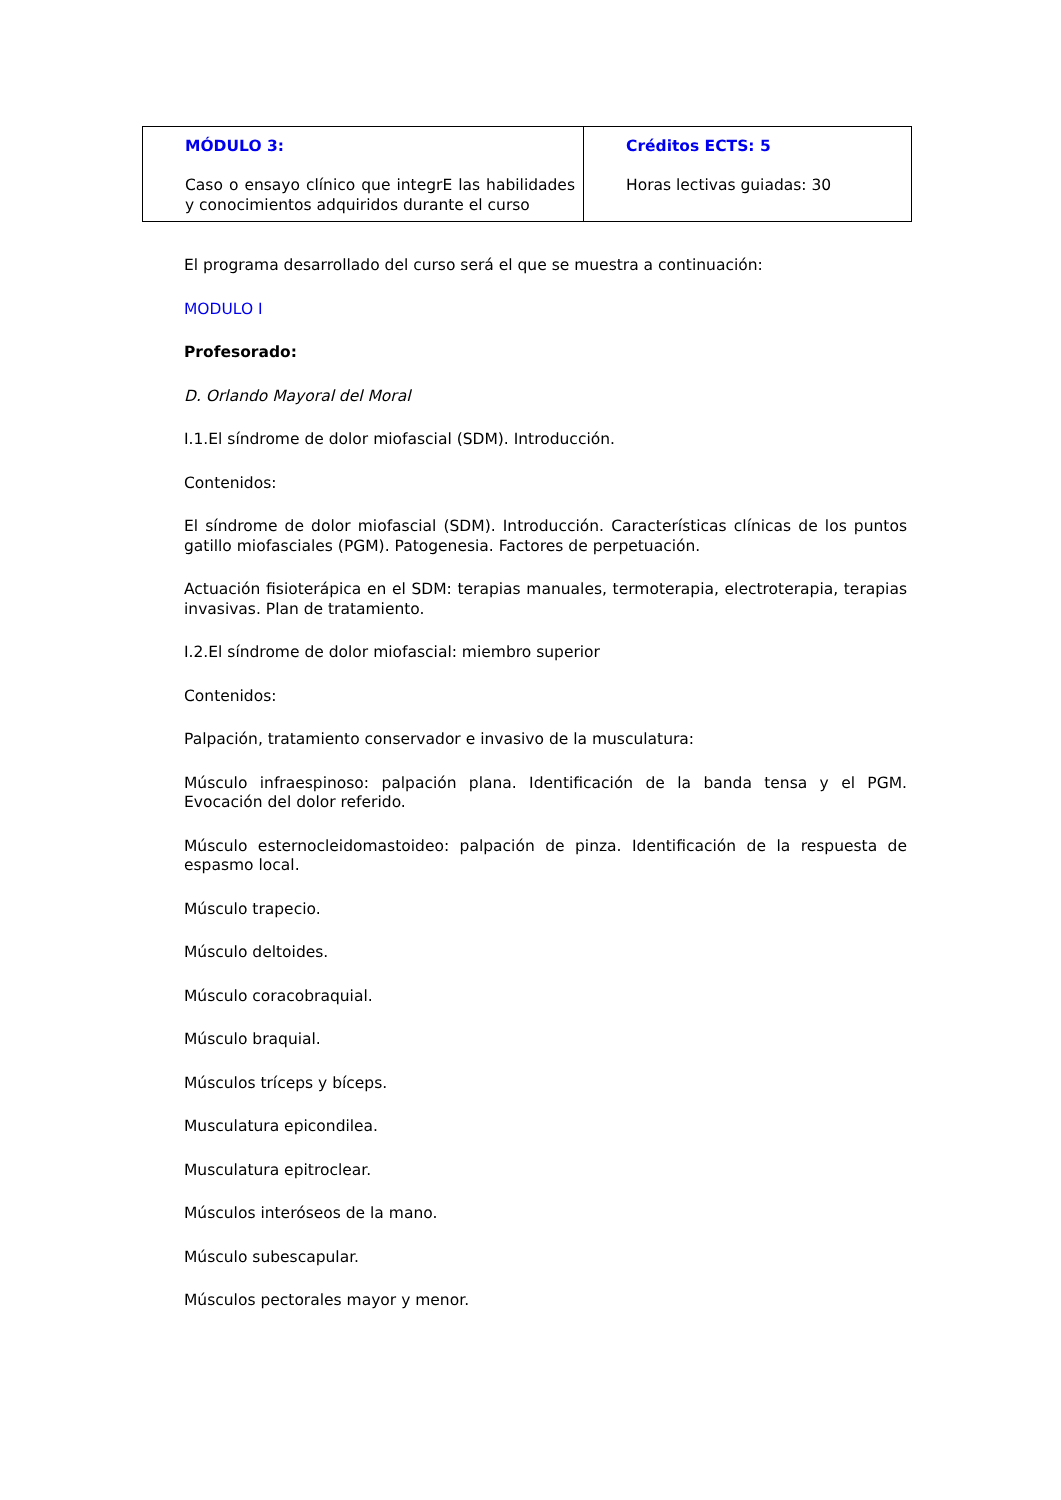| MÓDULO 3: Caso o ensayo clínico que integrE las habilidades y conocimientos adquiridos durante el curso | Créditos ECTS: 5 Horas lectivas guiadas: 30 |
El programa desarrollado del curso será el que se muestra a continuación:
MODULO I
Profesorado:
D. Orlando Mayoral del Moral
I.1.El síndrome de dolor miofascial (SDM). Introducción.
Contenidos:
El síndrome de dolor miofascial (SDM). Introducción. Características clínicas de los puntos gatillo miofasciales (PGM). Patogenesia. Factores de perpetuación.
Actuación fisioterápica en el SDM: terapias manuales, termoterapia, electroterapia, terapias invasivas. Plan de tratamiento.
I.2.El síndrome de dolor miofascial: miembro superior
Contenidos:
Palpación, tratamiento conservador e invasivo de la musculatura:
Músculo infraespinoso: palpación plana. Identificación de la banda tensa y el PGM. Evocación del dolor referido.
Músculo esternocleidomastoideo: palpación de pinza. Identificación de la respuesta de espasmo local.
Músculo trapecio.
Músculo deltoides.
Músculo coracobraquial.
Músculo braquial.
Músculos tríceps y bíceps.
Musculatura epicondilea.
Musculatura epitroclear.
Músculos interóseos de la mano.
Músculo subescapular.
Músculos pectorales mayor y menor.